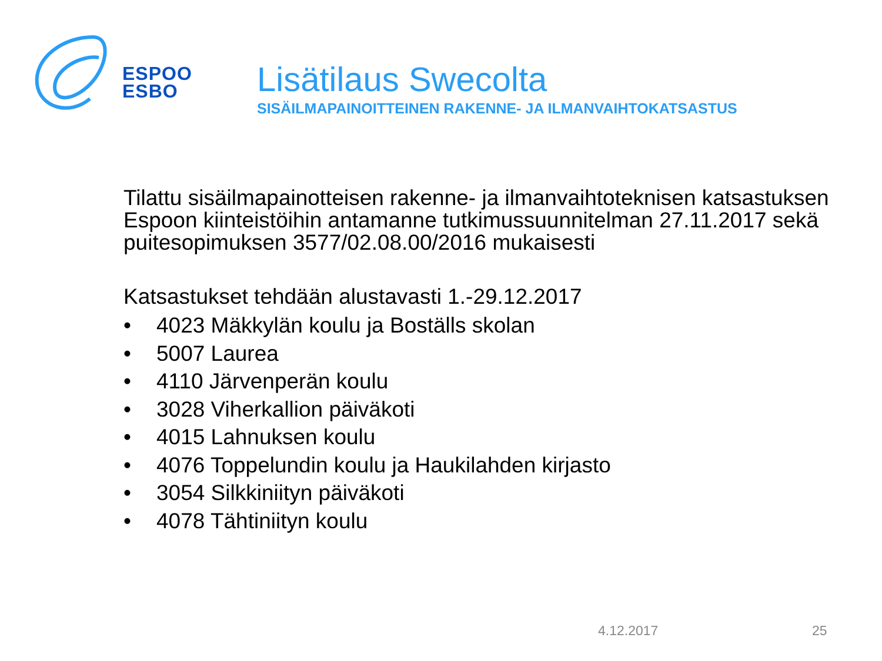ESPOO
ESBO
Lisätilaus Swecolta
SISÄILMAPAINOITTEINEN RAKENNE- JA ILMANVAIHTOKATSASTUS
Tilattu sisäilmapainotteisen rakenne- ja ilmanvaihtoteknisen katsastuksen Espoon kiinteistöihin antamanne tutkimussuunnitelman 27.11.2017 sekä puitesopimuksen 3577/02.08.00/2016 mukaisesti
Katsastukset tehdään alustavasti 1.-29.12.2017
• 4023 Mäkkylän koulu ja Boställs skolan
• 5007 Laurea
• 4110 Järvenperän koulu
• 3028 Viherkallion päiväkoti
• 4015 Lahnuksen koulu
• 4076 Toppelundin koulu ja Haukilahden kirjasto
• 3054 Silkkiniityn päiväkoti
• 4078 Tähtiniityn koulu
4.12.2017 25